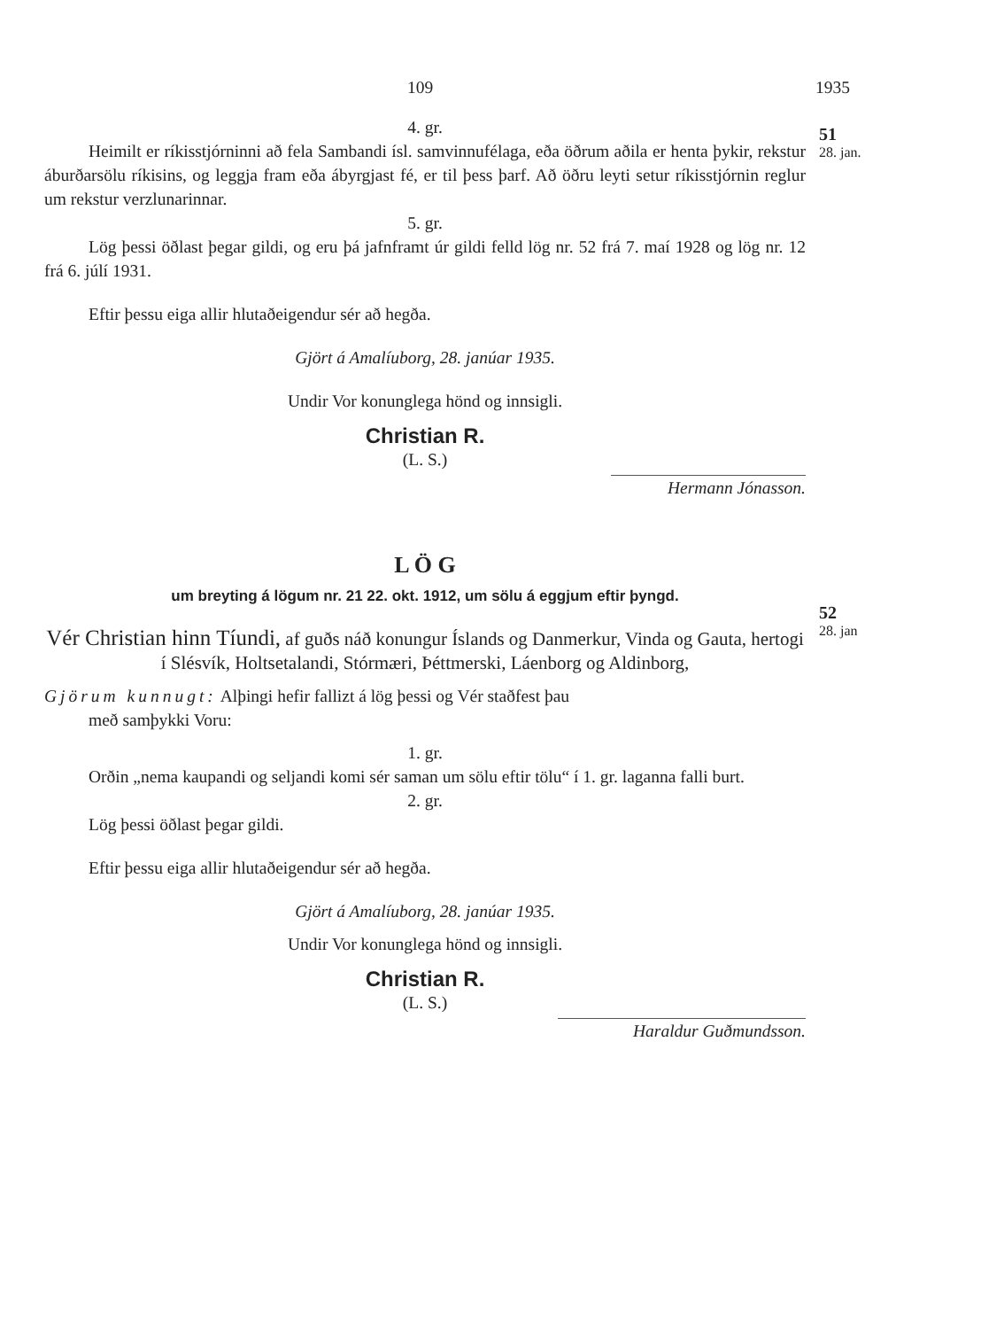51
28. jan.
52
28. jan
109 1935
4. gr.
Heimilt er ríkisstjórninni að fela Sambandi ísl. samvinnufélaga, eða öðrum aðila er henta þykir, rekstur áburðarsölu ríkisins, og leggja fram eða ábyrgjast fé, er til þess þarf. Að öðru leyti setur ríkisstjórnin reglur um rekstur verzlunarinnar.
5. gr.
Lög þessi öðlast þegar gildi, og eru þá jafnframt úr gildi felld lög nr. 52 frá 7. maí 1928 og lög nr. 12 frá 6. júlí 1931.
Eftir þessu eiga allir hlutaðeigendur sér að hegða.
Gjört á Amalíuborg, 28. janúar 1935.
Undir Vor konunglega hönd og innsigli.
Christian R.
(L. S.)
Hermann Jónasson.
L Ö G
um breyting á lögum nr. 21 22. okt. 1912, um sölu á eggjum eftir þyngd.
Vér Christian hinn Tíundi, af guðs náð konungur Íslands og Danmerkur, Vinda og Gauta, hertogi í Slésvík, Holtsetalandi, Stórmæri, Þéttmerski, Láenborg og Aldinborg,
Gjörum kunnugt: Alþingi hefir fallizt á lög þessi og Vér staðfest þau
með samþykki Voru:
1. gr.
Orðin „nema kaupandi og seljandi komi sér saman um sölu eftir tölu“ í 1. gr. laganna falli burt.
2. gr.
Lög þessi öðlast þegar gildi.
Eftir þessu eiga allir hlutaðeigendur sér að hegða.
Gjört á Amalíuborg, 28. janúar 1935.
Undir Vor konunglega hönd og innsigli.
Christian R.
(L. S.)
Haraldur Guðmundsson.